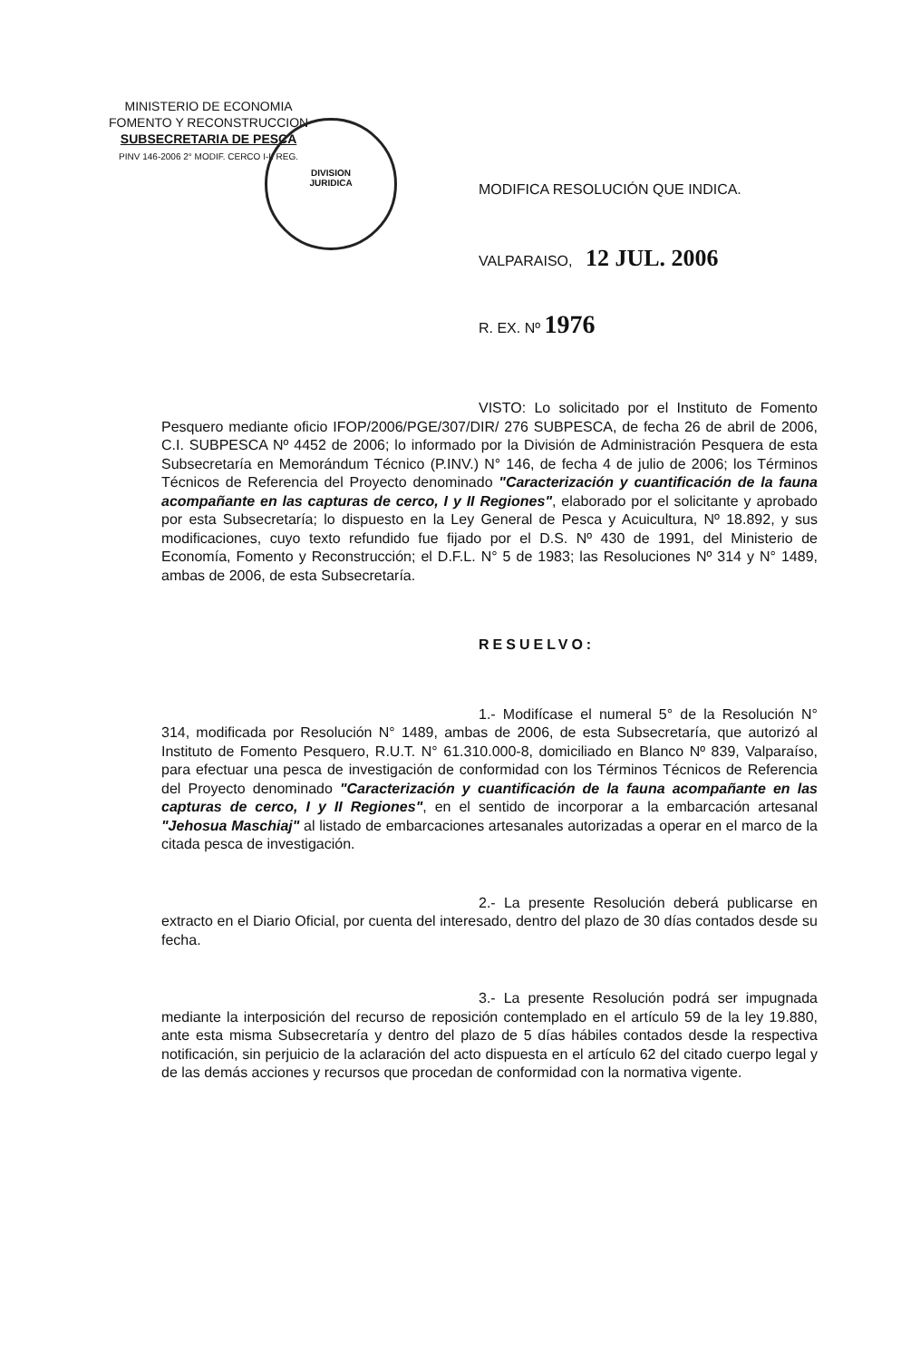MINISTERIO DE ECONOMIA
FOMENTO Y RECONSTRUCCION
SUBSECRETARIA DE PESCA
PINV 146-2006 2° MODIF. CERCO I-II REG.
DIVISION
JURIDICA
MODIFICA RESOLUCIÓN QUE INDICA.
VALPARAISO, 12 JUL. 2006
R. EX. Nº 1976
VISTO: Lo solicitado por el Instituto de Fomento Pesquero mediante oficio IFOP/2006/PGE/307/DIR/ 276 SUBPESCA, de fecha 26 de abril de 2006, C.I. SUBPESCA Nº 4452 de 2006; lo informado por la División de Administración Pesquera de esta Subsecretaría en Memorándum Técnico (P.INV.) N° 146, de fecha 4 de julio de 2006; los Términos Técnicos de Referencia del Proyecto denominado "Caracterización y cuantificación de la fauna acompañante en las capturas de cerco, I y II Regiones", elaborado por el solicitante y aprobado por esta Subsecretaría; lo dispuesto en la Ley General de Pesca y Acuicultura, Nº 18.892, y sus modificaciones, cuyo texto refundido fue fijado por el D.S. Nº 430 de 1991, del Ministerio de Economía, Fomento y Reconstrucción; el D.F.L. N° 5 de 1983; las Resoluciones Nº 314 y N° 1489, ambas de 2006, de esta Subsecretaría.
RESUELVO:
1.- Modifícase el numeral 5° de la Resolución N° 314, modificada por Resolución N° 1489, ambas de 2006, de esta Subsecretaría, que autorizó al Instituto de Fomento Pesquero, R.U.T. N° 61.310.000-8, domiciliado en Blanco Nº 839, Valparaíso, para efectuar una pesca de investigación de conformidad con los Términos Técnicos de Referencia del Proyecto denominado "Caracterización y cuantificación de la fauna acompañante en las capturas de cerco, I y II Regiones", en el sentido de incorporar a la embarcación artesanal "Jehosua Maschiaj" al listado de embarcaciones artesanales autorizadas a operar en el marco de la citada pesca de investigación.
2.- La presente Resolución deberá publicarse en extracto en el Diario Oficial, por cuenta del interesado, dentro del plazo de 30 días contados desde su fecha.
3.- La presente Resolución podrá ser impugnada mediante la interposición del recurso de reposición contemplado en el artículo 59 de la ley 19.880, ante esta misma Subsecretaría y dentro del plazo de 5 días hábiles contados desde la respectiva notificación, sin perjuicio de la aclaración del acto dispuesta en el artículo 62 del citado cuerpo legal y de las demás acciones y recursos que procedan de conformidad con la normativa vigente.